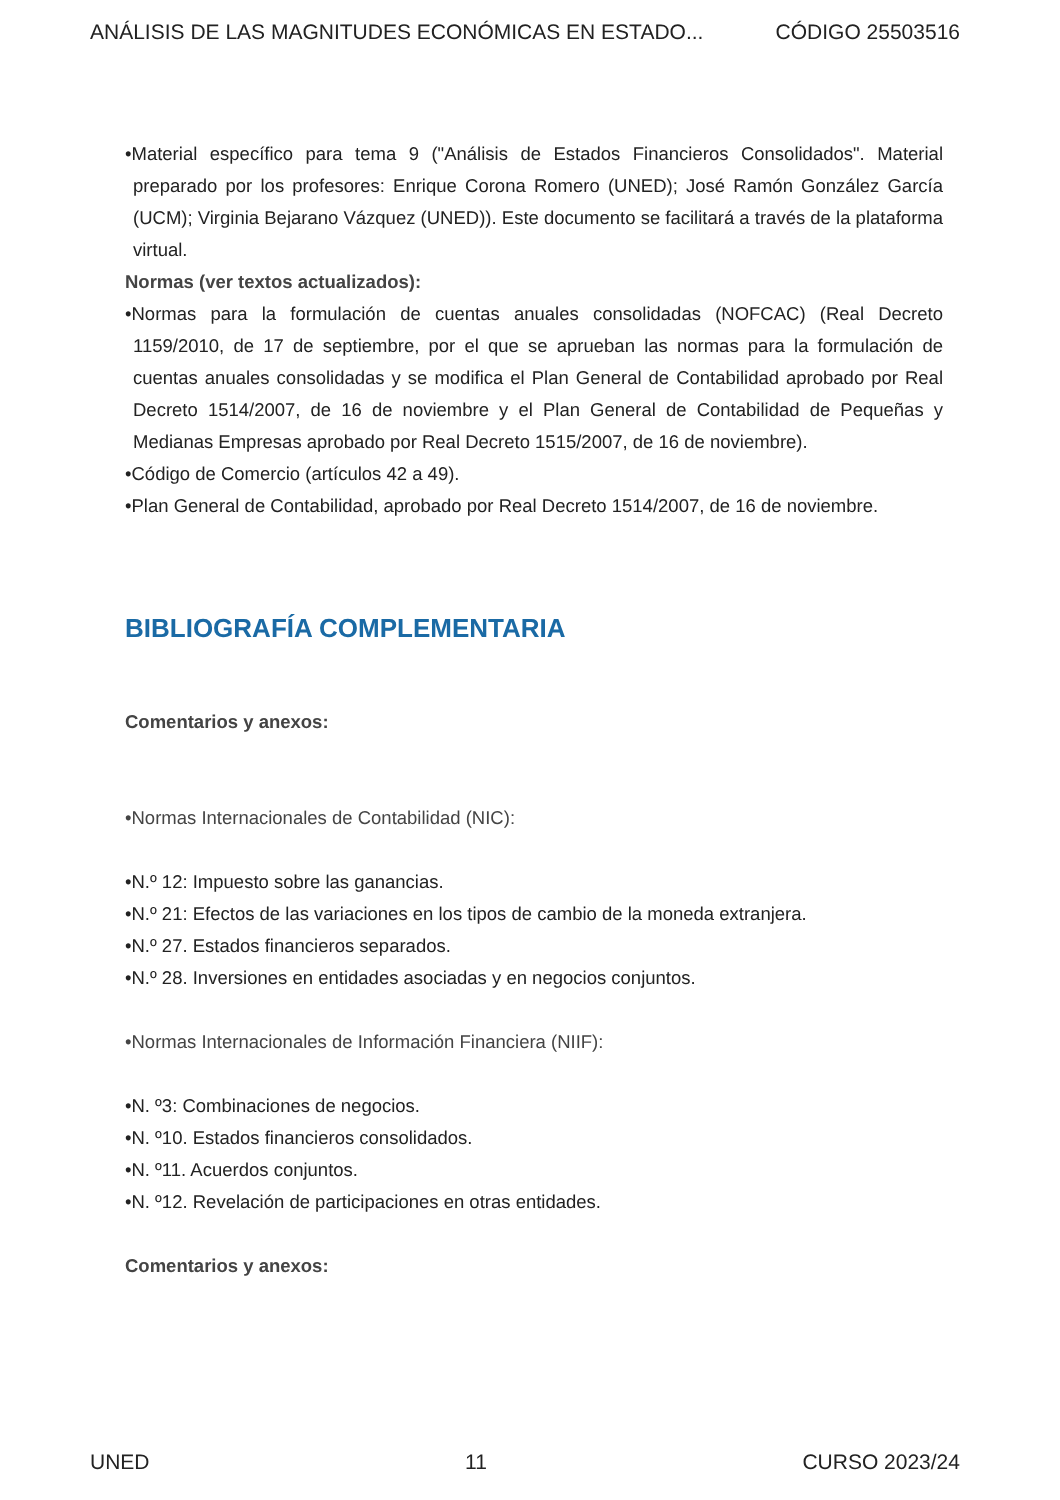ANÁLISIS DE LAS MAGNITUDES ECONÓMICAS EN ESTADO... CÓDIGO 25503516
•Material específico para tema 9 ("Análisis de Estados Financieros Consolidados". Material preparado por los profesores: Enrique Corona Romero (UNED); José Ramón González García (UCM); Virginia Bejarano Vázquez (UNED)). Este documento se facilitará a través de la plataforma virtual.
Normas (ver textos actualizados):
•Normas para la formulación de cuentas anuales consolidadas (NOFCAC) (Real Decreto 1159/2010, de 17 de septiembre, por el que se aprueban las normas para la formulación de cuentas anuales consolidadas y se modifica el Plan General de Contabilidad aprobado por Real Decreto 1514/2007, de 16 de noviembre y el Plan General de Contabilidad de Pequeñas y Medianas Empresas aprobado por Real Decreto 1515/2007, de 16 de noviembre).
•Código de Comercio (artículos 42 a 49).
•Plan General de Contabilidad, aprobado por Real Decreto 1514/2007, de 16 de noviembre.
BIBLIOGRAFÍA COMPLEMENTARIA
Comentarios y anexos:
•Normas Internacionales de Contabilidad (NIC):
•N.º 12: Impuesto sobre las ganancias.
•N.º 21: Efectos de las variaciones en los tipos de cambio de la moneda extranjera.
•N.º 27. Estados financieros separados.
•N.º 28. Inversiones en entidades asociadas y en negocios conjuntos.
•Normas Internacionales de Información Financiera (NIIF):
•N. º3: Combinaciones de negocios.
•N. º10. Estados financieros consolidados.
•N. º11. Acuerdos conjuntos.
•N. º12. Revelación de participaciones en otras entidades.
Comentarios y anexos:
UNED 11 CURSO 2023/24